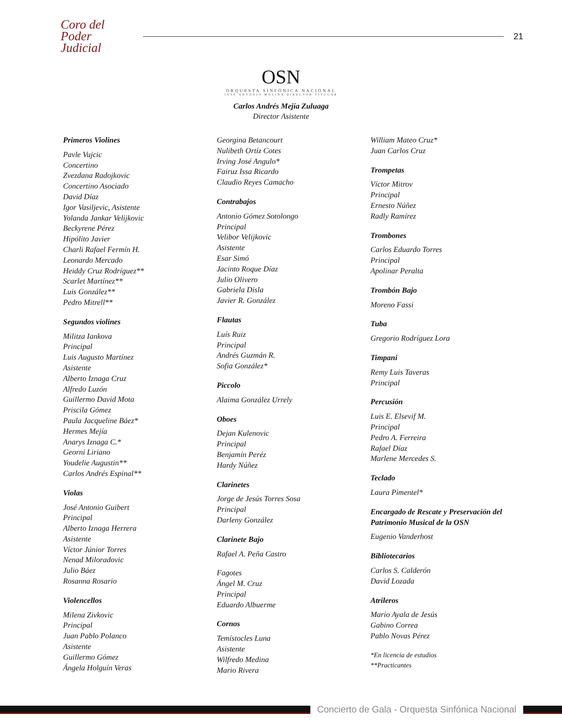Coro del
Poder Judicial
21
OSN
ORQUESTA SINFÓNICA NACIONAL
JOSÉ ANTONIO MOLINA DIRECTOR TITULAR
Carlos Andrés Mejía Zuluaga
Director Asistente
Primeros Violines
Pavle Vujcic
Concertino
Zvezdana Radojkovic
Concertino Asociado
David Díaz
Igor Vasiljevic, Asistente
Yolanda Jankar Velijkovic
Beckyrene Pérez
Hipólito Javier
Charli Rafael Fermín H.
Leonardo Mercado
Heiddy Cruz Rodríguez**
Scarlet Martínez**
Luis González**
Pedro Mitrell**
Segundos violines
Militza Iankova
Principal
Luis Augusto Martínez
Asistente
Alberto Iznaga Cruz
Alfredo Luzón
Guillermo David Mota
Priscila Gómez
Paula Jacqueline Báez*
Hermes Mejía
Anarys Iznaga C.*
Georni Liriano
Youdelie Augustin**
Carlos Andrés Espinal**
Violas
José Antonio Guibert
Principal
Alberto Iznaga Herrera
Asistente
Víctor Júnior Torres
Nenad Miloradovic
Julio Báez
Rosanna Rosario
Violencellos
Milena Zivkovic
Principal
Juan Pablo Polanco
Asistente
Guillermo Gómez
Ángela Holguín Veras
Georgina Betancourt
Nulibeth Ortíz Cotes
Irving José Angulo*
Fairuz Issa Ricardo
Claudio Reyes Camacho
Contrabajos
Antonio Gómez Sotolongo
Principal
Velibor Velijkovic
Asistente
Esar Simó
Jacinto Roque Díaz
Julio Olivero
Gabriela Disla
Javier R. González
Flautas
Luís Ruiz
Principal
Andrés Guzmán R.
Sofia González*
Piccolo
Alaima González Urrely
Oboes
Dejan Kulenovic
Principal
Benjamín Peréz
Hardy Núñez
Clarinetes
Jorge de Jesús Torres Sosa
Principal
Darleny González
Clarinete Bajo
Rafael A. Peña Castro
Fagotes
Ángel M. Cruz
Principal
Eduardo Albuerme
Cornos
Temístocles Luna
Asistente
Wilfredo Medina
Mario Rivera
William Mateo Cruz*
Juan Carlos Cruz
Trompetas
Víctor Mitrov
Principal
Ernesto Núñez
Radly Ramírez
Trombones
Carlos Eduardo Torres
Principal
Apolinar Peralta
Trombón Bajo
Moreno Fassi
Tuba
Gregorio Rodríguez Lora
Timpani
Remy Luis Taveras
Principal
Percusión
Luis E. Elsevif M.
Principal
Pedro A. Ferreira
Rafael Díaz
Marlene Mercedes S.
Teclado
Laura Pimentel*
Encargado de Rescate y Preservación del Patrimonio Musical de la OSN
Eugenio Vanderhost
Bibliotecarios
Carlos S. Calderón
David Lozada
Atrileros
Mario Ayala de Jesús
Gabino Correa
Pablo Novas Pérez
*En licencia de estudios
**Practicantes
Concierto de Gala - Orquesta Sinfónica Nacional